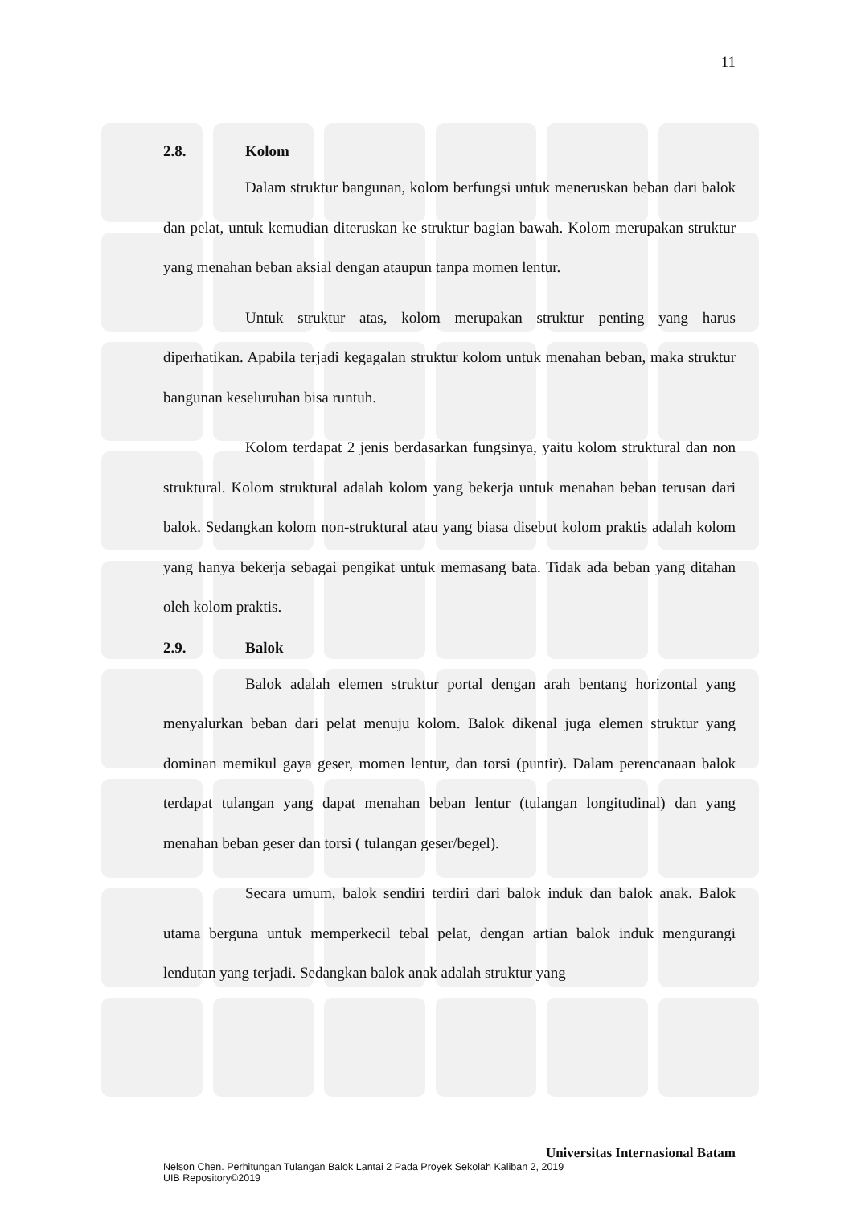11
2.8. Kolom
Dalam struktur bangunan, kolom berfungsi untuk meneruskan beban dari balok dan pelat, untuk kemudian diteruskan ke struktur bagian bawah. Kolom merupakan struktur yang menahan beban aksial dengan ataupun tanpa momen lentur.
Untuk struktur atas, kolom merupakan struktur penting yang harus diperhatikan. Apabila terjadi kegagalan struktur kolom untuk menahan beban, maka struktur bangunan keseluruhan bisa runtuh.
Kolom terdapat 2 jenis berdasarkan fungsinya, yaitu kolom struktural dan non struktural. Kolom struktural adalah kolom yang bekerja untuk menahan beban terusan dari balok. Sedangkan kolom non-struktural atau yang biasa disebut kolom praktis adalah kolom yang hanya bekerja sebagai pengikat untuk memasang bata. Tidak ada beban yang ditahan oleh kolom praktis.
2.9. Balok
Balok adalah elemen struktur portal dengan arah bentang horizontal yang menyalurkan beban dari pelat menuju kolom. Balok dikenal juga elemen struktur yang dominan memikul gaya geser, momen lentur, dan torsi (puntir). Dalam perencanaan balok terdapat tulangan yang dapat menahan beban lentur (tulangan longitudinal) dan yang menahan beban geser dan torsi ( tulangan geser/begel).
Secara umum, balok sendiri terdiri dari balok induk dan balok anak. Balok utama berguna untuk memperkecil tebal pelat, dengan artian balok induk mengurangi lendutan yang terjadi. Sedangkan balok anak adalah struktur yang
Universitas Internasional Batam
Nelson Chen. Perhitungan Tulangan Balok Lantai 2 Pada Proyek Sekolah Kaliban 2, 2019
UIB Repository©2019